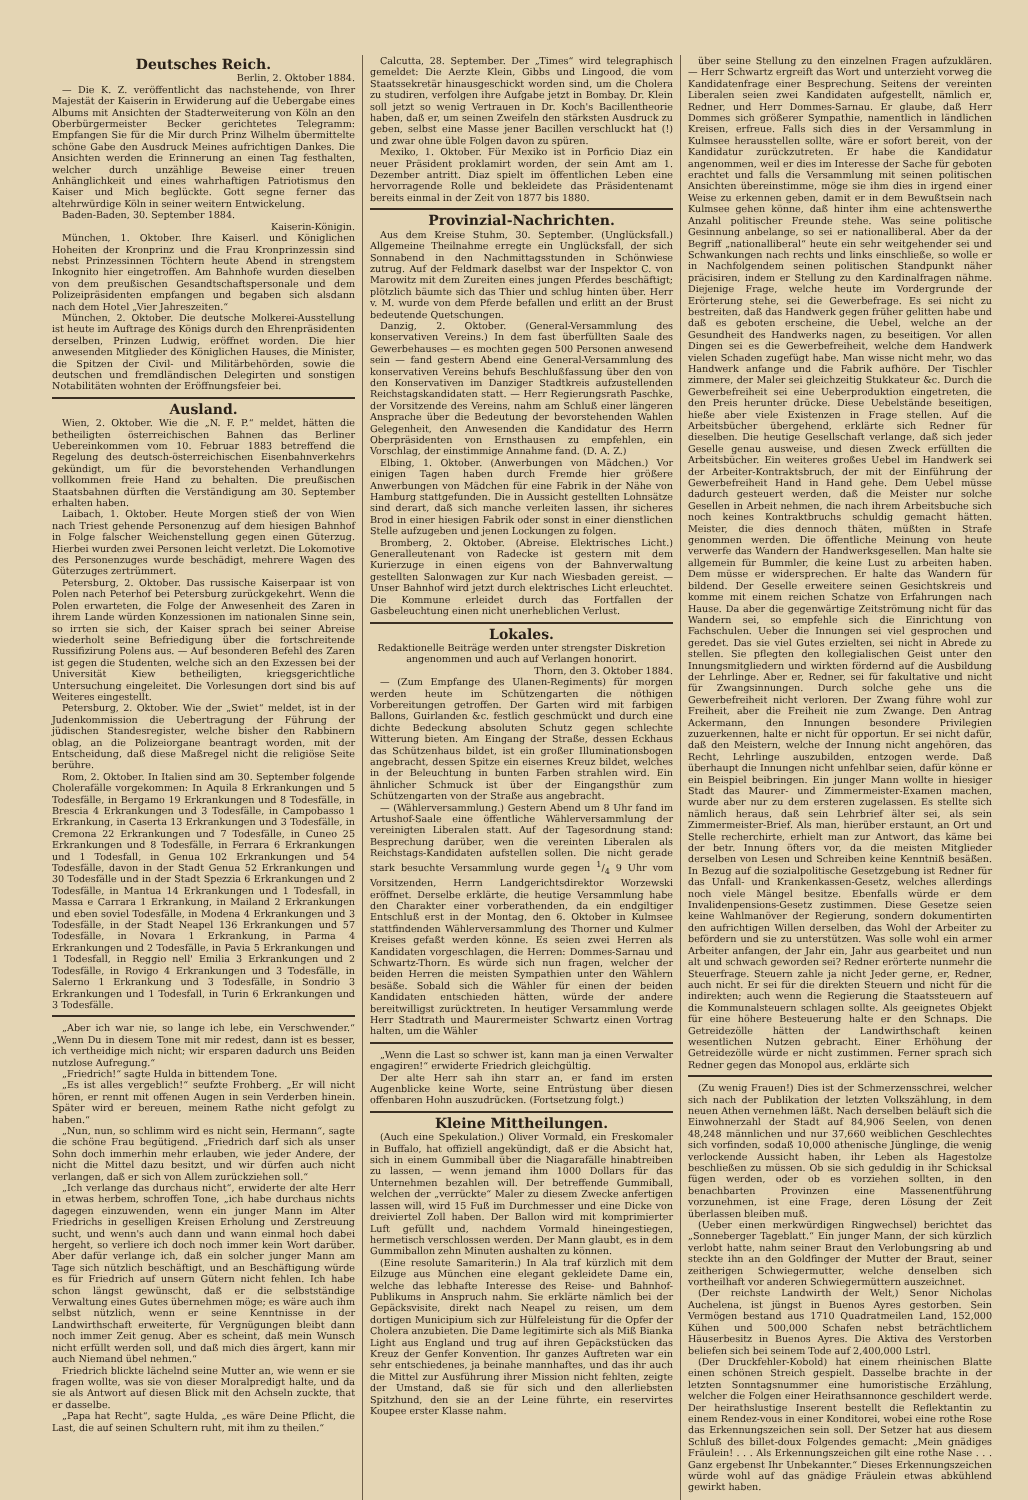Deutsches Reich.
Berlin, 2. Oktober 1884.
— Die K. Z. veröffentlicht das nachstehende, von Ihrer Majestät der Kaiserin in Erwiderung auf die Uebergabe eines Albums mit Ansichten der Stadterweiterung von Köln an den Oberbürgermeister Becker gerichtetes Telegramm: Empfangen Sie für die Mir durch Prinz Wilhelm übermittelte schöne Gabe den Ausdruck Meines aufrichtigen Dankes. Die Ansichten werden die Erinnerung an einen Tag festhalten, welcher durch unzählige Beweise einer treuen Anhänglichkeit und eines wahrhaftigen Patriotismus den Kaiser und Mich beglückte. Gott segne ferner das altehrwürdige Köln in seiner weitern Entwickelung.
Baden-Baden, 30. September 1884.
Kaiserin-Königin.
München, 1. Oktober. Ihre Kaiserl. und Königlichen Hoheiten der Kronprinz und die Frau Kronprinzessin sind nebst Prinzessinnen Töchtern heute Abend in strengstem Inkognito hier eingetroffen. Am Bahnhofe wurden dieselben von dem preußischen Gesandtschaftspersonale und dem Polizeipräsidenten empfangen und begaben sich alsdann nach dem Hotel „Vier Jahreszeiten.“
München, 2. Oktober. Die deutsche Molkerei-Ausstellung ist heute im Auftrage des Königs durch den Ehrenpräsidenten derselben, Prinzen Ludwig, eröffnet worden. Die hier anwesenden Mitglieder des Königlichen Hauses, die Minister, die Spitzen der Civil- und Militärbehörden, sowie die deutschen und fremdländischen Delegirten und sonstigen Notabilitäten wohnten der Eröffnungsfeier bei.
Ausland.
Wien, 2. Oktober. Wie die „N. F. P.“ meldet, hätten die betheiligten österreichischen Bahnen das Berliner Uebereinkommen vom 10. Februar 1883 betreffend die Regelung des deutsch-österreichischen Eisenbahnverkehrs gekündigt, um für die bevorstehenden Verhandlungen vollkommen freie Hand zu behalten. Die preußischen Staatsbahnen dürften die Verständigung am 30. September erhalten haben.
Laibach, 1. Oktober. Heute Morgen stieß der von Wien nach Triest gehende Personenzug auf dem hiesigen Bahnhof in Folge falscher Weichenstellung gegen einen Güterzug. Hierbei wurden zwei Personen leicht verletzt. Die Lokomotive des Personenzuges wurde beschädigt, mehrere Wagen des Güterzuges zertrümmert.
Petersburg, 2. Oktober. Das russische Kaiserpaar ist von Polen nach Peterhof bei Petersburg zurückgekehrt. Wenn die Polen erwarteten, die Folge der Anwesenheit des Zaren in ihrem Lande würden Konzessionen im nationalen Sinne sein, so irrten sie sich, der Kaiser sprach bei seiner Abreise wiederholt seine Befriedigung über die fortschreitende Russifizirung Polens aus. — Auf besonderen Befehl des Zaren ist gegen die Studenten, welche sich an den Exzessen bei der Universität Kiew betheiligten, kriegsgerichtliche Untersuchung eingeleitet. Die Vorlesungen dort sind bis auf Weiteres eingestellt.
Petersburg, 2. Oktober. Wie der „Swiet“ meldet, ist in der Judenkommission die Uebertragung der Führung der jüdischen Standesregister, welche bisher den Rabbinern oblag, an die Polizeiorgane beantragt worden, mit der Entscheidung, daß diese Maßregel nicht die religiöse Seite berühre.
Rom, 2. Oktober. In Italien sind am 30. September folgende Cholerafälle vorgekommen: In Aquila 8 Erkrankungen und 5 Todesfälle, in Bergamo 19 Erkrankungen und 8 Todesfälle, in Brescia 4 Erkrankungen und 3 Todesfälle, in Campobasso 1 Erkrankung, in Caserta 13 Erkrankungen und 3 Todesfälle, in Cremona 22 Erkrankungen und 7 Todesfälle, in Cuneo 25 Erkrankungen und 8 Todesfälle, in Ferrara 6 Erkrankungen und 1 Todesfall, in Genua 102 Erkrankungen und 54 Todesfälle, davon in der Stadt Genua 52 Erkrankungen und 30 Todesfälle und in der Stadt Spezzia 6 Erkrankungen und 2 Todesfälle, in Mantua 14 Erkrankungen und 1 Todesfall, in Massa e Carrara 1 Erkrankung, in Mailand 2 Erkrankungen und eben soviel Todesfälle, in Modena 4 Erkrankungen und 3 Todesfälle, in der Stadt Neapel 136 Erkrankungen und 57 Todesfälle, in Novara 1 Erkrankung, in Parma 4 Erkrankungen und 2 Todesfälle, in Pavia 5 Erkrankungen und 1 Todesfall, in Reggio nell' Emilia 3 Erkrankungen und 2 Todesfälle, in Rovigo 4 Erkrankungen und 3 Todesfälle, in Salerno 1 Erkrankung und 3 Todesfälle, in Sondrio 3 Erkrankungen und 1 Todesfall, in Turin 6 Erkrankungen und 3 Todesfälle.
„Aber ich war nie, so lange ich lebe, ein Verschwender.“ „Wenn Du in diesem Tone mit mir redest, dann ist es besser, ich vertheidige mich nicht; wir ersparen dadurch uns Beiden nutzlose Aufregung.“
„Friedrich!“ sagte Hulda in bittendem Tone.
„Es ist alles vergeblich!“ seufzte Frohberg. „Er will nicht hören, er rennt mit offenen Augen in sein Verderben hinein. Später wird er bereuen, meinem Rathe nicht gefolgt zu haben.“
„Nun, nun, so schlimm wird es nicht sein, Hermann“, sagte die schöne Frau begütigend. „Friedrich darf sich als unser Sohn doch immerhin mehr erlauben, wie jeder Andere, der nicht die Mittel dazu besitzt, und wir dürfen auch nicht verlangen, daß er sich von Allem zurückziehen soll.“
„Ich verlange das durchaus nicht“, erwiderte der alte Herr in etwas herbem, schroffen Tone, „ich habe durchaus nichts dagegen einzuwenden, wenn ein junger Mann im Alter Friedrichs in geselligen Kreisen Erholung und Zerstreuung sucht, und wenn's auch dann und wann einmal hoch dabei hergeht, so verliere ich doch noch immer kein Wort darüber. Aber dafür verlange ich, daß ein solcher junger Mann am Tage sich nützlich beschäftigt, und an Beschäftigung würde es für Friedrich auf unsern Gütern nicht fehlen. Ich habe schon längst gewünscht, daß er die selbstständige Verwaltung eines Gutes übernehmen möge; es wäre auch ihm selbst nützlich, wenn er seine Kenntnisse in der Landwirthschaft erweiterte, für Vergnügungen bleibt dann noch immer Zeit genug. Aber es scheint, daß mein Wunsch nicht erfüllt werden soll, und daß mich dies ärgert, kann mir auch Niemand übel nehmen.“
Friedrich blickte lächelnd seine Mutter an, wie wenn er sie fragen wollte, was sie von dieser Moralpredigt halte, und da sie als Antwort auf diesen Blick mit den Achseln zuckte, that er dasselbe.
„Papa hat Recht“, sagte Hulda, „es wäre Deine Pflicht, die Last, die auf seinen Schultern ruht, mit ihm zu theilen.“
Calcutta, 28. September. Der „Times“ wird telegraphisch gemeldet: Die Aerzte Klein, Gibbs und Lingood, die vom Staatssekretär hinausgeschickt worden sind, um die Cholera zu studiren, verfolgen ihre Aufgabe jetzt in Bombay. Dr. Klein soll jetzt so wenig Vertrauen in Dr. Koch's Bacillentheorie haben, daß er, um seinen Zweifeln den stärksten Ausdruck zu geben, selbst eine Masse jener Bacillen verschluckt hat (!) und zwar ohne üble Folgen davon zu spüren.
Mexiko, 1. Oktober. Für Mexiko ist in Porficio Diaz ein neuer Präsident proklamirt worden, der sein Amt am 1. Dezember antritt. Diaz spielt im öffentlichen Leben eine hervorragende Rolle und bekleidete das Präsidentenamt bereits einmal in der Zeit von 1877 bis 1880.
Provinzial-Nachrichten.
Aus dem Kreise Stuhm, 30. September. (Unglücksfall.) Allgemeine Theilnahme erregte ein Unglücksfall, der sich Sonnabend in den Nachmittagsstunden in Schönwiese zutrug. Auf der Feldmark daselbst war der Inspektor C. von Marowitz mit dem Zureiten eines jungen Pferdes beschäftigt; plötzlich bäumte sich das Thier und schlug hinten über. Herr v. M. wurde von dem Pferde befallen und erlitt an der Brust bedeutende Quetschungen.
Danzig, 2. Oktober. (General-Versammlung des konservativen Vereins.) In dem fast überfüllten Saale des Gewerbehauses — es mochten gegen 500 Personen anwesend sein — fand gestern Abend eine General-Versammlung des konservativen Vereins behufs Beschlußfassung über den von den Konservativen im Danziger Stadtkreis aufzustellenden Reichstagskandidaten statt. — Herr Regierungsrath Paschke, der Vorsitzende des Vereins, nahm am Schluß einer längeren Ansprache über die Bedeutung der bevorstehenden Wahlen Gelegenheit, den Anwesenden die Kandidatur des Herrn Oberpräsidenten von Ernsthausen zu empfehlen, ein Vorschlag, der einstimmige Annahme fand. (D. A. Z.)
Elbing, 1. Oktober. (Anwerbungen von Mädchen.) Vor einigen Tagen haben durch Fremde hier größere Anwerbungen von Mädchen für eine Fabrik in der Nähe von Hamburg stattgefunden. Die in Aussicht gestellten Lohnsätze sind derart, daß sich manche verleiten lassen, ihr sicheres Brod in einer hiesigen Fabrik oder sonst in einer dienstlichen Stelle aufzugeben und jenen Lockungen zu folgen.
Bromberg, 2. Oktober. (Abreise. Elektrisches Licht.) Generalleutenant von Radecke ist gestern mit dem Kurierzuge in einen eigens von der Bahnverwaltung gestellten Salonwagen zur Kur nach Wiesbaden gereist. — Unser Bahnhof wird jetzt durch elektrisches Licht erleuchtet. Die Kommune erleidet durch das Fortfallen der Gasbeleuchtung einen nicht unerheblichen Verlust.
Lokales.
Redaktionelle Beiträge werden unter strengster Diskretion angenommen und auch auf Verlangen honorirt.
Thorn, den 3. Oktober 1884.
— (Zum Empfange des Ulanen-Regiments) für morgen werden heute im Schützengarten die nöthigen Vorbereitungen getroffen. Der Garten wird mit farbigen Ballons, Guirlanden &c. festlich geschmückt und durch eine dichte Bedeckung absoluten Schutz gegen schlechte Witterung bieten. Am Eingang der Straße, dessen Eckhaus das Schützenhaus bildet, ist ein großer Illuminationsbogen angebracht, dessen Spitze ein eisernes Kreuz bildet, welches in der Beleuchtung in bunten Farben strahlen wird. Ein ähnlicher Schmuck ist über der Eingangsthür zum Schützengarten von der Straße aus angebracht.
— (Wählerversammlung.) Gestern Abend um 8 Uhr fand im Artushof-Saale eine öffentliche Wählerversammlung der vereinigten Liberalen statt. Auf der Tagesordnung stand: Besprechung darüber, wen die vereinten Liberalen als Reichstags-Kandidaten aufstellen sollen. Die nicht gerade stark besuchte Versammlung wurde gegen 1/4 9 Uhr vom Vorsitzenden, Herrn Landgerichtsdirektor Worzewski eröffnet. Derselbe erklärte, die heutige Versammlung habe den Charakter einer vorberathenden, da ein endgiltiger Entschluß erst in der Montag, den 6. Oktober in Kulmsee stattfindenden Wählerversammlung des Thorner und Kulmer Kreises gefaßt werden könne. Es seien zwei Herren als Kandidaten vorgeschlagen, die Herren: Dommes-Sarnau und Schwartz-Thorn. Es würde sich nun fragen, welcher der beiden Herren die meisten Sympathien unter den Wählern besäße. Sobald sich die Wähler für einen der beiden Kandidaten entschieden hätten, würde der andere bereitwilligst zurücktreten. In heutiger Versammlung werde Herr Stadtrath und Maurermeister Schwartz einen Vortrag halten, um die Wähler
„Wenn die Last so schwer ist, kann man ja einen Verwalter engagiren!“ erwiderte Friedrich gleichgültig.
Der alte Herr sah ihn starr an, er fand im ersten Augenblicke keine Worte, seine Entrüstung über diesen offenbaren Hohn auszudrücken. (Fortsetzung folgt.)
Kleine Mittheilungen.
(Auch eine Spekulation.) Oliver Vormald, ein Freskomaler in Buffalo, hat offiziell angekündigt, daß er die Absicht hat, sich in einem Gummiball über die Niagarafälle hinabtreiben zu lassen, — wenn jemand ihm 1000 Dollars für das Unternehmen bezahlen will. Der betreffende Gummiball, welchen der „verrückte“ Maler zu diesem Zwecke anfertigen lassen will, wird 15 Fuß im Durchmesser und eine Dicke von dreiviertel Zoll haben. Der Ballon wird mit komprimierter Luft gefüllt und, nachdem Vormald hineingestiegen, hermetisch verschlossen werden. Der Mann glaubt, es in dem Gummiballon zehn Minuten aushalten zu können.
(Eine resolute Samariterin.) In Ala traf kürzlich mit dem Eilzuge aus München eine elegant gekleidete Dame ein, welche das lebhafte Interesse des Reise- und Bahnhof-Publikums in Anspruch nahm. Sie erklärte nämlich bei der Gepäcksvisite, direkt nach Neapel zu reisen, um dem dortigen Municipium sich zur Hülfeleistung für die Opfer der Cholera anzubieten. Die Dame legitimirte sich als Miß Bianka Light aus England und trug auf ihren Gepäckstücken das Kreuz der Genfer Konvention. Ihr ganzes Auftreten war ein sehr entschiedenes, ja beinahe mannhaftes, und das ihr auch die Mittel zur Ausführung ihrer Mission nicht fehlten, zeigte der Umstand, daß sie für sich und den allerliebsten Spitzhund, den sie an der Leine führte, ein reservirtes Koupee erster Klasse nahm.
über seine Stellung zu den einzelnen Fragen aufzuklären. — Herr Schwartz ergreift das Wort und unterzieht vorweg die Kandidatenfrage einer Besprechung. Seitens der vereinten Liberalen seien zwei Kandidaten aufgestellt, nämlich er, Redner, und Herr Dommes-Sarnau. Er glaube, daß Herr Dommes sich größerer Sympathie, namentlich in ländlichen Kreisen, erfreue. Falls sich dies in der Versammlung in Kulmsee herausstellen sollte, wäre er sofort bereit, von der Kandidatur zurückzutreten. Er habe die Kandidatur angenommen, weil er dies im Interesse der Sache für geboten erachtet und falls die Versammlung mit seinen politischen Ansichten übereinstimme, möge sie ihm dies in irgend einer Weise zu erkennen geben, damit er in dem Bewußtsein nach Kulmsee gehen könne, daß hinter ihm eine achtenswerthe Anzahl politischer Freunde stehe. Was seine politische Gesinnung anbelange, so sei er nationalliberal. Aber da der Begriff „nationalliberal“ heute ein sehr weitgehender sei und Schwankungen nach rechts und links einschließe, so wolle er in Nachfolgendem seinen politischen Standpunkt näher präcisiren, indem er Stellung zu den Kardinalfragen nähme. Diejenige Frage, welche heute im Vordergrunde der Erörterung stehe, sei die Gewerbefrage. Es sei nicht zu bestreiten, daß das Handwerk gegen früher gelitten habe und daß es geboten erscheine, die Uebel, welche an der Gesundheit des Handwerks nagen, zu beseitigen. Vor allen Dingen sei es die Gewerbefreiheit, welche dem Handwerk vielen Schaden zugefügt habe. Man wisse nicht mehr, wo das Handwerk anfange und die Fabrik aufhöre. Der Tischler zimmere, der Maler sei gleichzeitig Stukkateur &c. Durch die Gewerbefreiheit sei eine Ueberproduktion eingetreten, die den Preis herunter drücke. Diese Uebelstände beseitigen, hieße aber viele Existenzen in Frage stellen. Auf die Arbeitsbücher übergehend, erklärte sich Redner für dieselben. Die heutige Gesellschaft verlange, daß sich jeder Geselle genau ausweise, und diesen Zweck erfüllten die Arbeitsbücher. Ein weiteres großes Uebel im Handwerk sei der Arbeiter-Kontraktsbruch, der mit der Einführung der Gewerbefreiheit Hand in Hand gehe. Dem Uebel müsse dadurch gesteuert werden, daß die Meister nur solche Gesellen in Arbeit nehmen, die nach ihrem Arbeitsbuche sich noch keines Kontraktbruchs schuldig gemacht hätten. Meister, die dies dennoch thäten, müßten in Strafe genommen werden. Die öffentliche Meinung von heute verwerfe das Wandern der Handwerksgesellen. Man halte sie allgemein für Bummler, die keine Lust zu arbeiten haben. Dem müsse er widersprechen. Er halte das Wandern für bildend. Der Geselle erweitere seinen Gesichtskreis und komme mit einem reichen Schatze von Erfahrungen nach Hause. Da aber die gegenwärtige Zeitströmung nicht für das Wandern sei, so empfehle sich die Einrichtung von Fachschulen. Ueber die Innungen sei viel gesprochen und geredet. Das sie viel Gutes erzielten, sei nicht in Abrede zu stellen. Sie pflegten den kollegialischen Geist unter den Innungsmitgliedern und wirkten fördernd auf die Ausbildung der Lehrlinge. Aber er, Redner, sei für fakultative und nicht für Zwangsinnungen. Durch solche gehe uns die Gewerbefreiheit nicht verloren. Der Zwang führe wohl zur Freiheit, aber die Freiheit nie zum Zwange. Den Antrag Ackermann, den Innungen besondere Privilegien zuzuerkennen, halte er nicht für opportun. Er sei nicht dafür, daß den Meistern, welche der Innung nicht angehören, das Recht, Lehrlinge auszubilden, entzogen werde. Daß überhaupt die Innungen nicht unfehlbar seien, dafür könne er ein Beispiel beibringen. Ein junger Mann wollte in hiesiger Stadt das Maurer- und Zimmermeister-Examen machen, wurde aber nur zu dem ersteren zugelassen. Es stellte sich nämlich heraus, daß sein Lehrbrief älter sei, als sein Zimmermeister-Brief. Als man, hierüber erstaunt, an Ort und Stelle recherchirte, erhielt man zur Antwort, das käme bei der betr. Innung öfters vor, da die meisten Mitglieder derselben von Lesen und Schreiben keine Kenntniß besäßen. In Bezug auf die sozialpolitische Gesetzgebung ist Redner für das Unfall- und Krankenkassen-Gesetz, welches allerdings noch viele Mängel besitze. Ebenfalls würde er dem Invalidenpensions-Gesetz zustimmen. Diese Gesetze seien keine Wahlmanöver der Regierung, sondern dokumentirten den aufrichtigen Willen derselben, das Wohl der Arbeiter zu befördern und sie zu unterstützen. Was solle wohl ein armer Arbeiter anfangen, der Jahr ein, Jahr aus gearbeitet und nun alt und schwach geworden sei? Redner erörterte nunmehr die Steuerfrage. Steuern zahle ja nicht Jeder gerne, er, Redner, auch nicht. Er sei für die direkten Steuern und nicht für die indirekten; auch wenn die Regierung die Staatssteuern auf die Kommunalsteuern schlagen sollte. Als geeignetes Objekt für eine höhere Besteuerung halte er den Schnaps. Die Getreidezölle hätten der Landwirthschaft keinen wesentlichen Nutzen gebracht. Einer Erhöhung der Getreidezölle würde er nicht zustimmen. Ferner sprach sich Redner gegen das Monopol aus, erklärte sich
(Zu wenig Frauen!) Dies ist der Schmerzensschrei, welcher sich nach der Publikation der letzten Volkszählung, in dem neuen Athen vernehmen läßt. Nach derselben beläuft sich die Einwohnerzahl der Stadt auf 84,906 Seelen, von denen 48,248 männlichen und nur 37,660 weiblichen Geschlechtes sich vorfinden, sodaß 10,000 athenische Jünglinge, die wenig verlockende Aussicht haben, ihr Leben als Hagestolze beschließen zu müssen. Ob sie sich geduldig in ihr Schicksal fügen werden, oder ob es vorziehen sollten, in den benachbarten Provinzen eine Massenentführung vorzunehmen, ist eine Frage, deren Lösung der Zeit überlassen bleiben muß.
(Ueber einen merkwürdigen Ringwechsel) berichtet das „Sonneberger Tageblatt.“ Ein junger Mann, der sich kürzlich verlobt hatte, nahm seiner Braut den Verlobungsring ab und steckte ihn an den Goldfinger der Mutter der Braut, seiner zeitherigen Schwiegermutter, welche denselben sich vortheilhaft vor anderen Schwiegermüttern auszeichnet.
(Der reichste Landwirth der Welt,) Senor Nicholas Auchelena, ist jüngst in Buenos Ayres gestorben. Sein Vermögen bestand aus 1710 Quadratmeilen Land, 152,000 Kühen und 500,000 Schafen nebst beträchtlichem Häuserbesitz in Buenos Ayres. Die Aktiva des Verstorben beliefen sich bei seinem Tode auf 2,400,000 Lstrl.
(Der Druckfehler-Kobold) hat einem rheinischen Blatte einen schönen Streich gespielt. Dasselbe brachte in der letzten Sonntagsnummer eine humoristische Erzählung, welcher die Folgen einer Heirathsannonce geschildert werde. Der heirathslustige Inserent bestellt die Reflektantin zu einem Rendez-vous in einer Konditorei, wobei eine rothe Rose das Erkennungszeichen sein soll. Der Setzer hat aus diesem Schluß des billet-doux Folgendes gemacht: „Mein gnädiges Fräulein! . . . Als Erkennungszeichen gilt eine rothe Nase . . . Ganz ergebenst Ihr Unbekannter.“ Dieses Erkennungszeichen würde wohl auf das gnädige Fräulein etwas abkühlend gewirkt haben.